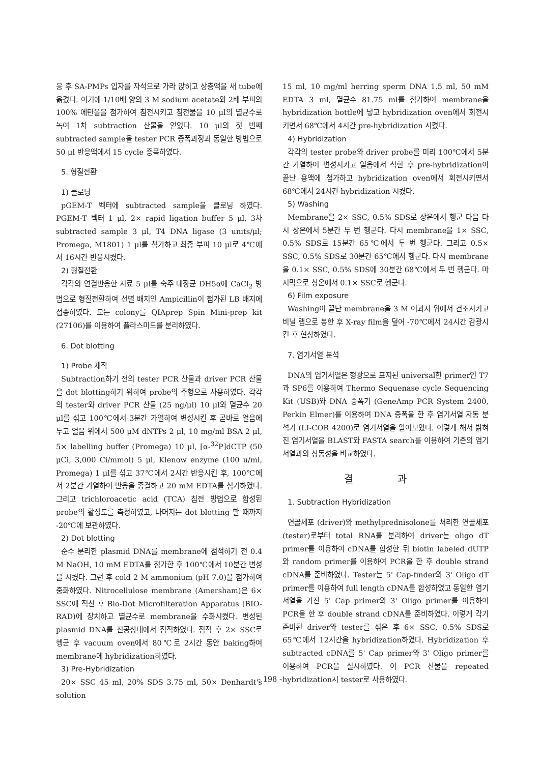응 후 SA-PMPs 입자를 자석으로 가라 앉히고 상층액을 새 tube에 옮겼다. 여기에 1/10배 양의 3 M sodium acetate와 2배 부피의 100% 에탄올을 첨가하여 침전시키고 침전물을 10 μl의 멸균수로 녹여 1차 subtraction 산물을 얻었다. 10 μl의 첫 번째 subtracted sample을 tester PCR 증폭과정과 동일한 방법으로 50 μl 반응액에서 15 cycle 증폭하였다.
5. 형질전환
1) 클로닝
pGEM-T 벡터에 subtracted sample을 클로닝 하였다. PGEM-T 벡터 1 μl, 2× rapid ligation buffer 5 μl, 3차 subtracted sample 3 μl, T4 DNA ligase (3 units/μl; Promega, M1801) 1 μl를 첨가하고 최종 부피 10 μl로 4℃에서 16시간 반응시켰다.
2) 형질전환
각각의 연결반응한 시료 5 μl를 숙주 대장균 DH5α에 CaCl<sub>2</sub> 방법으로 형질전환하여 선별 배지인 Ampicillin이 첨가된 LB 배지에 접종하였다. 모든 colony를 QIAprep Spin Mini-prep kit (27106)를 이용하여 플라스미드를 분리하였다.
6. Dot blotting
1) Probe 제작
Subtraction하기 전의 tester PCR 산물과 driver PCR 산물을 dot blotting하기 위하여 probe의 주형으로 사용하였다. 각각의 tester와 driver PCR 산물 (25 ng/μl) 10 μl와 멸균수 20 μl를 섞고 100℃에서 3분간 가열하여 변성시킨 후 곧바로 얼음에 두고 얼음 위에서 500 μM dNTPs 2 μl, 10 mg/ml BSA 2 μl, 5× labelling buffer (Promega) 10 μl, [α-<sup>32</sup>P]dCTP (50 μCi, 3,000 Ci/mmol) 5 μl, Klenow enzyme (100 u/ml, Promega) 1 μl를 섞고 37℃에서 2시간 반응시킨 후, 100℃에서 2분간 가열하여 반응을 종결하고 20 mM EDTA를 첨가하였다. 그리고 trichloroacetic acid (TCA) 침전 방법으로 합성된 probe의 활성도를 측정하였고, 나머지는 dot blotting 할 때까지 -20℃에 보관하였다.
2) Dot blotting
순수 분리한 plasmid DNA를 membrane에 점적하기 전 0.4 M NaOH, 10 mM EDTA를 첨가한 후 100℃에서 10분간 변성을 시켰다. 그런 후 cold 2 M ammonium (pH 7.0)을 첨가하여 중화하였다. Nitrocellulose membrane (Amersham)은 6× SSC에 적신 후 Bio-Dot Microfilteration Apparatus (BIO-RAD)에 장치하고 멸균수로 membrane을 수화시켰다. 변성된 plasmid DNA를 진공상태에서 점적하였다. 점적 후 2× SSC로 헹군 후 vacuum oven에서 80℃로 2시간 동안 baking하여 membrane에 hybridization하였다.
3) Pre-Hybridization
20× SSC 45 ml, 20% SDS 3.75 ml, 50× Denhardt's solution
15 ml, 10 mg/ml herring sperm DNA 1.5 ml, 50 mM EDTA 3 ml, 멸균수 81.75 ml를 첨가하여 membrane을 hybridization bottle에 넣고 hybridization oven에서 회전시키면서 68℃에서 4시간 pre-hybridization 시켰다.
4) Hybridization
각각의 tester probe와 driver probe를 미리 100℃에서 5분간 가열하여 변성시키고 얼음에서 식힌 후 pre-hybridization이 끝난 용액에 첨가하고 hybridization oven에서 회전시키면서 68℃에서 24시간 hybridization 시켰다.
5) Washing
Membrane을 2× SSC, 0.5% SDS로 상온에서 헹군 다음 다시 상온에서 5분간 두 번 헹군다. 다시 membrane을 1× SSC, 0.5% SDS로 15분간 65℃에서 두 번 헹군다. 그리고 0.5× SSC, 0.5% SDS로 30분간 65℃에서 헹군다. 다시 membrane을 0.1× SSC, 0.5% SDS에 30분간 68℃에서 두 번 헹군다. 마지막으로 상온에서 0.1× SSC로 헹군다.
6) Film exposure
Washing이 끝난 membrane을 3 M 여과지 위에서 건조시키고 비닐 랩으로 봉한 후 X-ray film을 덮어 -70℃에서 24시간 감광시킨 후 현상하였다.
7. 염기서열 분석
DNA의 염기서열은 형광으로 표지된 universal한 primer인 T7과 SP6를 이용하여 Thermo Sequenase cycle Sequencing Kit (USB)와 DNA 증폭기 (GeneAmp PCR System 2400, Perkin Elmer)를 이용하여 DNA 증폭을 한 후 염기서열 자동 분석기 (LI-COR 4200)로 염기서열을 알아보았다. 이렇게 해서 밝혀진 염기서열을 BLAST와 FASTA search를 이용하여 기존의 염기서열과의 상동성을 비교하였다.
결 과
1. Subtraction Hybridization
연골세포 (driver)와 methylprednisolone를 처리한 연골세포 (tester)로부터 total RNA를 분리하여 driver는 oligo dT primer를 이용하여 cDNA를 합성한 뒤 biotin labeled dUTP와 random primer를 이용하여 PCR을 한 후 double strand cDNA를 준비하였다. Tester는 5' Cap-finder와 3' Oligo dT primer를 이용하여 full length cDNA를 합성하였고 동일한 염기서열을 가진 5' Cap primer와 3' Oligo primer를 이용하여 PCR을 한 후 double strand cDNA를 준비하였다. 이렇게 각기 준비된 driver와 tester를 섞은 후 6× SSC, 0.5% SDS로 65℃에서 12시간을 hybridization하였다. Hybridization 후 subtracted cDNA를 5' Cap primer와 3' Oligo primer를 이용하여 PCR을 실시하였다. 이 PCR 산물을 repeated hybridization시 tester로 사용하였다.
- 198 -